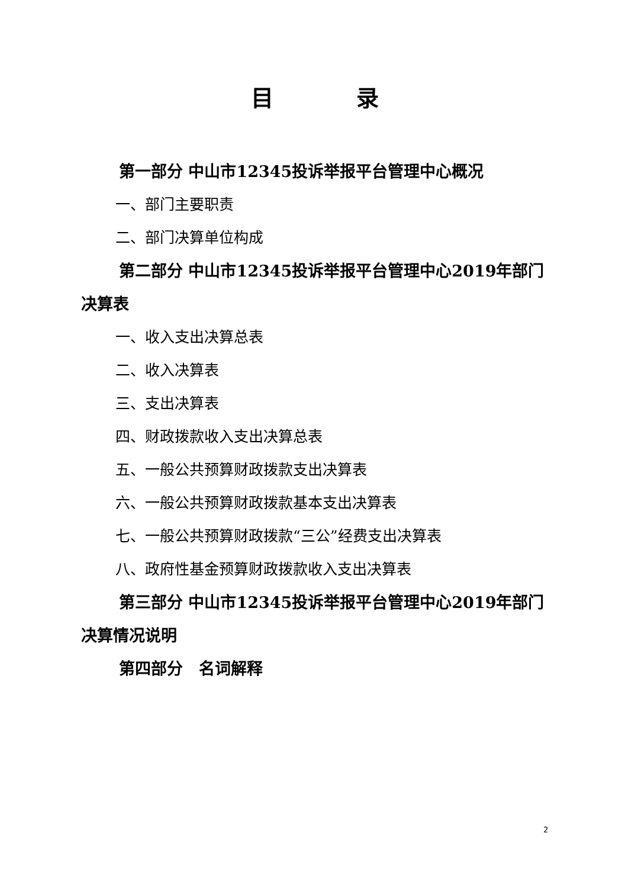目 录
第一部分 中山市12345投诉举报平台管理中心概况
一、部门主要职责
二、部门决算单位构成
第二部分 中山市12345投诉举报平台管理中心2019年部门决算表
一、收入支出决算总表
二、收入决算表
三、支出决算表
四、财政拨款收入支出决算总表
五、一般公共预算财政拨款支出决算表
六、一般公共预算财政拨款基本支出决算表
七、一般公共预算财政拨款“三公”经费支出决算表
八、政府性基金预算财政拨款收入支出决算表
第三部分 中山市12345投诉举报平台管理中心2019年部门决算情况说明
第四部分　名词解释
2